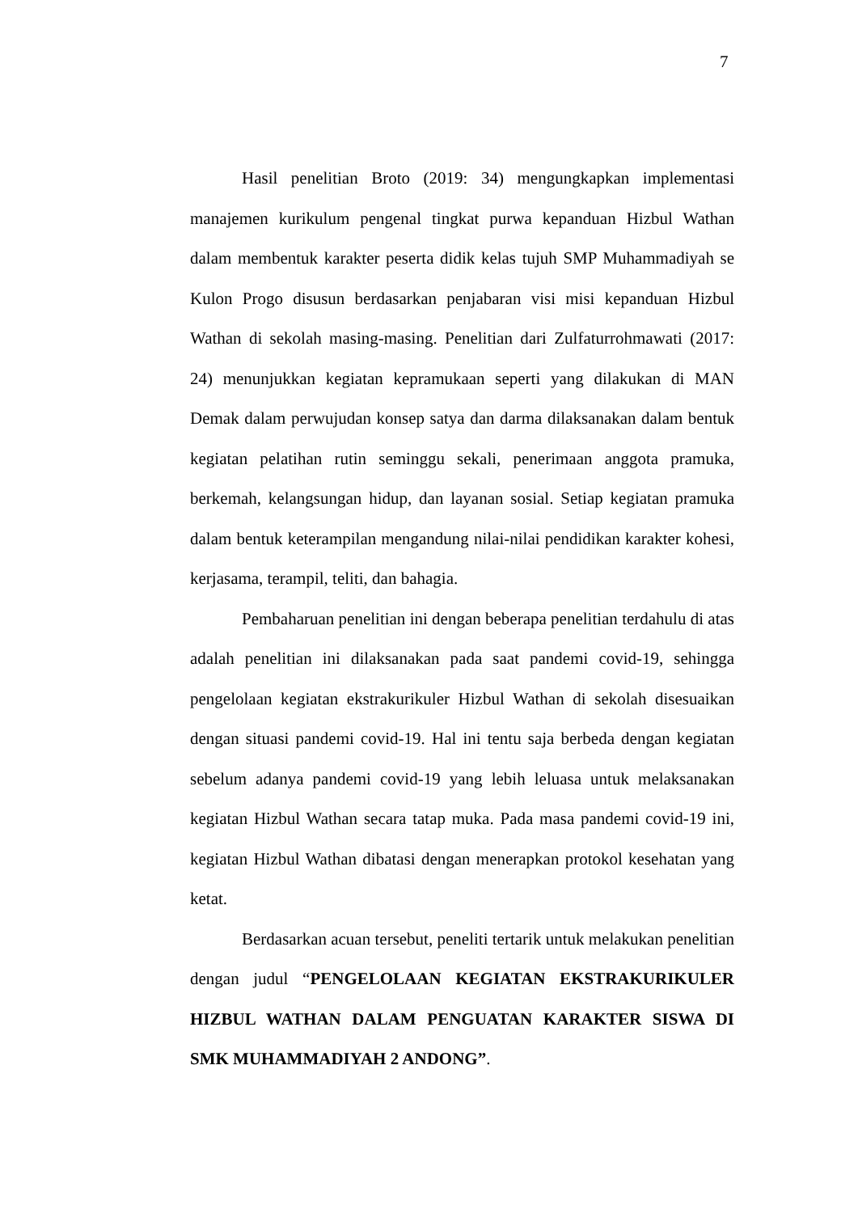7
Hasil penelitian Broto (2019: 34) mengungkapkan implementasi manajemen kurikulum pengenal tingkat purwa kepanduan Hizbul Wathan dalam membentuk karakter peserta didik kelas tujuh SMP Muhammadiyah se Kulon Progo disusun berdasarkan penjabaran visi misi kepanduan Hizbul Wathan di sekolah masing-masing. Penelitian dari Zulfaturrohmawati (2017: 24) menunjukkan kegiatan kepramukaan seperti yang dilakukan di MAN Demak dalam perwujudan konsep satya dan darma dilaksanakan dalam bentuk kegiatan pelatihan rutin seminggu sekali, penerimaan anggota pramuka, berkemah, kelangsungan hidup, dan layanan sosial. Setiap kegiatan pramuka dalam bentuk keterampilan mengandung nilai-nilai pendidikan karakter kohesi, kerjasama, terampil, teliti, dan bahagia.
Pembaharuan penelitian ini dengan beberapa penelitian terdahulu di atas adalah penelitian ini dilaksanakan pada saat pandemi covid-19, sehingga pengelolaan kegiatan ekstrakurikuler Hizbul Wathan di sekolah disesuaikan dengan situasi pandemi covid-19. Hal ini tentu saja berbeda dengan kegiatan sebelum adanya pandemi covid-19 yang lebih leluasa untuk melaksanakan kegiatan Hizbul Wathan secara tatap muka. Pada masa pandemi covid-19 ini, kegiatan Hizbul Wathan dibatasi dengan menerapkan protokol kesehatan yang ketat.
Berdasarkan acuan tersebut, peneliti tertarik untuk melakukan penelitian dengan judul “PENGELOLAAN KEGIATAN EKSTRAKURIKULER HIZBUL WATHAN DALAM PENGUATAN KARAKTER SISWA DI SMK MUHAMMADIYAH 2 ANDONG”.